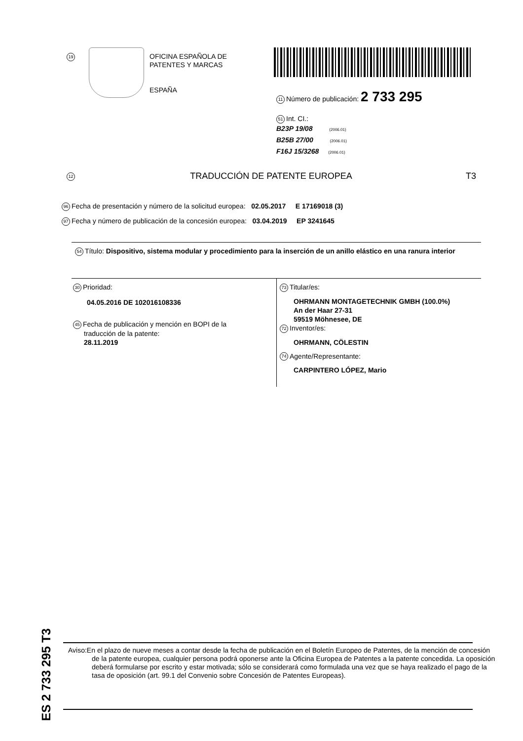19
OFICINA ESPAÑOLA DE
PATENTES Y MARCAS
ESPAÑA
11 Número de publicación: 2 733 295
51 Int. CI.:
B23P 19/08 (2006.01)
B25B 27/00 (2006.01)
F16J 15/3268 (2006.01)
12 TRADUCCIÓN DE PATENTE EUROPEA T3
96 Fecha de presentación y número de la solicitud europea: 02.05.2017 E 17169018 (3)
97 Fecha y número de publicación de la concesión europea: 03.04.2019 EP 3241645
54 Título: Dispositivo, sistema modular y procedimiento para la inserción de un anillo elástico en una ranura interior
30 Prioridad:
04.05.2016 DE 102016108336
45 Fecha de publicación y mención en BOPI de la
traducción de la patente:
28.11.2019
73 Titular/es:
OHRMANN MONTAGETECHNIK GMBH (100.0%)
An der Haar 27-31
59519 Möhnesee, DE
72 Inventor/es:
OHRMANN, CÖLESTIN
74 Agente/Representante:
CARPINTERO LÓPEZ, Mario
ES 2 733 295 T3
Aviso:En el plazo de nueve meses a contar desde la fecha de publicación en el Boletín Europeo de Patentes, de la mención de concesión de la patente europea, cualquier persona podrá oponerse ante la Oficina Europea de Patentes a la patente concedida. La oposición deberá formularse por escrito y estar motivada; sólo se considerará como formulada una vez que se haya realizado el pago de la tasa de oposición (art. 99.1 del Convenio sobre Concesión de Patentes Europeas).